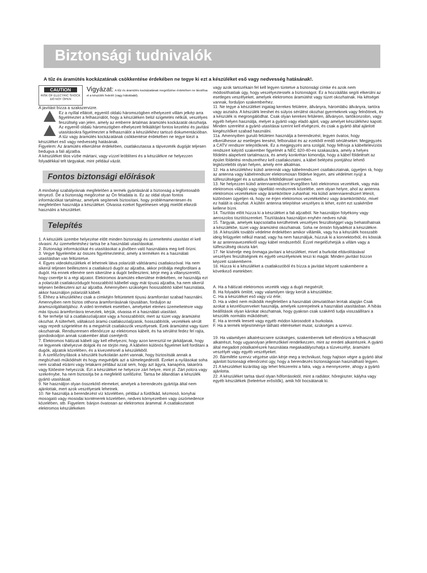Biztonsági tudnivalók
A tűz és áramütés kockázatának csökkentése érdekében ne tegye ki ezt a készüléket eső vagy nedvesség hatásának!.
CAUTION
RISK OF ELECTRIC SHOCK DO NOT OPEN
Vigyázat: A tűz és áramütés kockázatának megelőzése érdekében ne távolítsa el a készülék fedelét (vagy hátoldalát).
A javítást bízza a szakszervizre.
Ez a nyíllal ellátott, egyenlő oldalú háromszögben elhelyezett villám jelkép arra figyelmeztet a felhasználót, hogy a készüléken belül szigetelés nélküli, veszélyes feszültség van jelen, amely az emberre ártalmas áramütés kockázatát okozhatja.
Az egyenlő oldalú háromszögben elhelyezett felkiáltójel fontos kezelési és javítási utasításokra figyelmeztet a felhasználót a készülékhez tartozó dokumentációban.
A tűz vagy áramütés kockázatának csökkentése érdekében ne tegye kiezt a készüléket eső vagy nedvesség hatásának.
Figyelem: Az áramütés elkerülése érdekében, csatlakoztassa a tápvezeték dugóját teljesen bedugva a fali aljzatba.
A készüléket tilos vízbe mártani, vagy vízzel leöblíteni és a készülékre ne helyezzen folyadékkal telt tárgyakat, mint például vázát.
Fontos biztonsági előírások
A minőségi szabályoknak megfelelően a termék gyártásánál a biztonság a legfontosabb tényező. De a biztonság megőrzése az Ön feladata is. Ez az oldal olyan fontos információkat tartalmaz, amelyek segítenek biztosítani, hogy problémamentesen és megfelelően használja a készüléket. Olvassa ezeket figyelmesen végig mielőtt elkezdi használni a készüléket.
Telepítés
1. A készülék üzembe helyezése előtt minden biztonsági és üzemeltetési utasítást el kell olvasni. Az üzemeltetéshez tartsa be a használati utasításokat.
2. Biztonsági információkat és utasításokat a jövőben való használatra meg kell őrizni.
3. Vegye figyelembe az összes figyelmeztetést, amely a terméken és a használati utasításban van feltüntetve.
4. Egyes videokészülékek el lehetnek látva polarizált váltóáramú csatlakozóval. Ha nem sikerül teljesen beilleszteni a csatlakozó dugót az aljzatba, akkor próbálja megfordítani a dugót. Ha ennek ellenére sem sikerülne a dugót beilleszteni, kérje meg a villanyszerelőt, hogy cserélje ki a régi aljzatot. Elektromos áramütés elkerülése érdekében, ne használja ezt a polarizált csatlakozódugót hosszabbító kábellel vagy mát típusú aljzatba, ha nem sikerül teljesen beilleszteni azt az aljzatba. Amennyiben szükséges hosszabbító kábel használata, akkor használjon polarizált kábelt.
5. Ehhez a készülékhez csak a címkéjén feltüntetett típusú áramforrást szabad használni. Amennyiben nem biztos otthona áramforrásának típusában, forduljon az áramszolgáltatójához. A videó termékek esetében, amelyeket elemes üzemeltetésre vagy más típusú áramforrásra terveztek, kérjük, olvassa el a használati utasítást.
6. Ne terhelje túl a csatlakozóaljzatot vagy a hosszabbítót, mert az tüzet vagy áramütést okozhat. A túlterhelt, váltakozó áramú csatlakozóaljzatok, hosszabbítók, vezetékek sérült vagy repedt szigetelése és a megsérült csatlakozók veszélyesek. Ezek áramütést vagy tüzet okozhatnak. Rendszeresen ellenőrizze az elektromos kábelt, és ha sérülést fedez fel rajta, gondoskodjon annak szakember általi cseréjéről.
7. Elektromos hálózati kábelt úgy kell elhelyezni, hogy azon keresztül ne járkáljanak, hogy ne legyenek ráhelyezve dolgok és ne törjön meg. A kábelen különös figyelmet kell fordítani a dugók, aljzatok közelében, és a kivezetésnél a készülékből.
8. A szellőzőnyílások a készülék burkolatán azért vannak, hogy biztosítsák annak a megbízható működését és hogy megvédjék azt a túlmelegedéstől. Ezeket a nyílásokat soha nem szabad elzárni vagy letakarni például azzal sem, hogy azt ágyra, kanapéra, takaróra vagy fűtőestre helyezzük. Ezt a készüléket ne helyezze zárt helyre, mint pl. Zárt polcra vagy szekrénybe, ha nem biztosítja be a megfelelő szellőzést. Tartsa be állandóan a készülék gyártó utasításait.
9. Ne használjon olyan összekötő elemeket, amelyek a berendezés gyártója által nem ajánlottak, mert azok veszélyesek lehetnek.
10. Ne használja a berendezést víz közelében, például a fürdőkád, kézmosó, konyhai mosogató vagy mosodai konténerek közelében, nedves környezetben vagy úszómedence közelében, stb. Figyelem: bánjon óvatosan az elektromos árammal. A csatlakoztatott elektromos készülékeken
vagy azok tartozékain fel kell legyen tüntetve a biztonsági címke és azok nem módosíthatóak úgy, hogy veszélyeztessék a biztonságot. Ez a hozzáállás segíti elkerülni az esetleges veszélyeket, amelyek elektromos áramütést vagy tüzet okozhatnak. Ha kétségei vannak, forduljon szakemberhez.
11. Ne tegye a készüléket ingatag kerekes felületre, állványra, háromlábú állványra, tartóra vagy asztalra. A készülék leeshet és súlyos sérülést okozhat gyermeknek vagy felnőttnek, és a készülék is megrongálódhat. Csak olyan kerekes felületen, állványon, tartókonzolon, vagy egyéb helyen használja, melyet a gyártó vagy eladó ajánl, vagy amelyet készülékhez kapott. Minden szerelést a gyártó utasításai szerint kell elvégezni, és csak a gyártó által ajánlott kiegészítőket szabad használni.
11a. Amennyiben guruló felületen használja a berendezést, legyen óvatos, hogy elkerülhesse az esetleges leesést, felborulást és az ezekből eredő sérüléseket. Megjegyzés a CATV rendszer telepítőknek. Ez a megjegyzés arra szolgál, hogy felhívja a kábeltelevíziós rendszert kiépítő szakember figyelmét a NEC 820-40-es szakaszára, amely a helyes földelés alapelveit tartalmazza, és amely konkrétan kimondja, hogy a kábel földelését az épület földelési rendszeréhez kell csatlakoztatni, a kábel belépési pontjához lehető legközelebbi olyan helyen, amely erre alkalmas.
12. Ha a készülékhez külső antennát vagy kábelrendszert csatlakoztatnak, ügyeljen rá, hogy az antenna vagy kábelrendszer elektromosan földelve legyen, ami védelmet nyújt a túlfeszültséggel és a sztatikus feltöltődéssel szemben.
13. Ne helyezzen külső antennarendszert levegőben futó elektromos vezetékek, vagy más elektromos világító vagy tápellátó rendszerek közelébe, sem olyan helyre, ahol az antenna elektromos vezetékekre vagy áramkörökre zuhanhat. Ha külső antennarendszert létesít, különösen ügyeljen rá, hogy ne érjen elektromos vezetékekhez vagy áramkörökhöz, mivel ez halált is okozhat. A kültéri antenna telepítése veszélyes is lehet, ezért ezt szakértőre kellene bízni.
14. Tisztítás előtt húzza ki a készüléket a fali aljzatból. Ne használjon folyékony vagy aeroszolos tisztítószereket. Tisztítására használjon enyhén nedves ruhát.
15. Tárgyak, amelyek kapcsolatba kerülhetnek veszélyes feszültséggel vagy behatolhatnak a készülékbe, tüzet vagy áramütést okozhatnak. Soha ne öntsön folyadékot a készülékre.
16. A készülék további védelme érdekében amikor villámlik, vagy ha a készülék hosszabb ideig felügyelet nélkül marad, vagy ha nem használjuk, húzzuk ki a konnektorból, és kössük le az antennavezetékről vagy kábel rendszerből. Ezzel megelőzhetjük a villám vagy a túlfeszültség okozta kárt.
17. Ne kísérelje meg önmaga javítani a készüléket, mivel a burkolat eltávolításával veszélyes feszültségnek és egyéb veszélyeknek teszi ki magát. Minden javítást bízzon képzett szakemberre.
18. Húzza ki a készüléket a csatlakozóból és bízza a javítást képzett szakemberre a következő esetekben:
A. Ha a hálózati elektromos vezeték vagy a dugó megsérült;
B. Ha folyadék ömlött, vagy valamilyen tárgy került a készülékbe;
C. Ha a készüléket eső vagy víz érte;
D. Ha a videó nem működik megfelelően a használati útmutatóban leírtak alapján Csak azokat a kezelőszerveket használja, amelyek szerepelnek a használati utasításban. A hibás beállítások olyan károkat okozhatnak, hogy gyakran csak szakértő tudja visszaállítani a készülék normális működését;
E. Ha a termék leesett vagy egyéb módon károsodott a burkolata.
F. Ha a termék teljesítménye látható eltéréseket mutat, szükséges a szerviz.
19. Ha valamilyen alkatrészcsere szükséges, szakembernek kell ellenőrizni a felhasznált alkatrészt, hogy ugyanolyan jellemzőkkel rendelkezzen, mint az eredeti alkatrészek. A gyártó által megadott pótalkatrészek használata megakadályozhatja a tűzveszélyt, áramütés veszélyét vagy egyéb veszélyeket.
20. Bármiféle szerviz végzése után kérje meg a technikust, hogy hajtson végre a gyártó által ajánlott biztonsági ellenőrzést úgy, hogy a berendezés biztonságosan használható legyen.
21 A készüléket kizárólag úgy lehet felszerelni a falra, vagy a mennyezetre, ahogy a gyártó ajánlotta.
22. A készüléket tartsa távol olyan hőforrásoktól, mint a radiátor, hőregiszter, kályha vagy egyéb készülékek (beleértve erősítők), amik hőt bocsátanak ki.